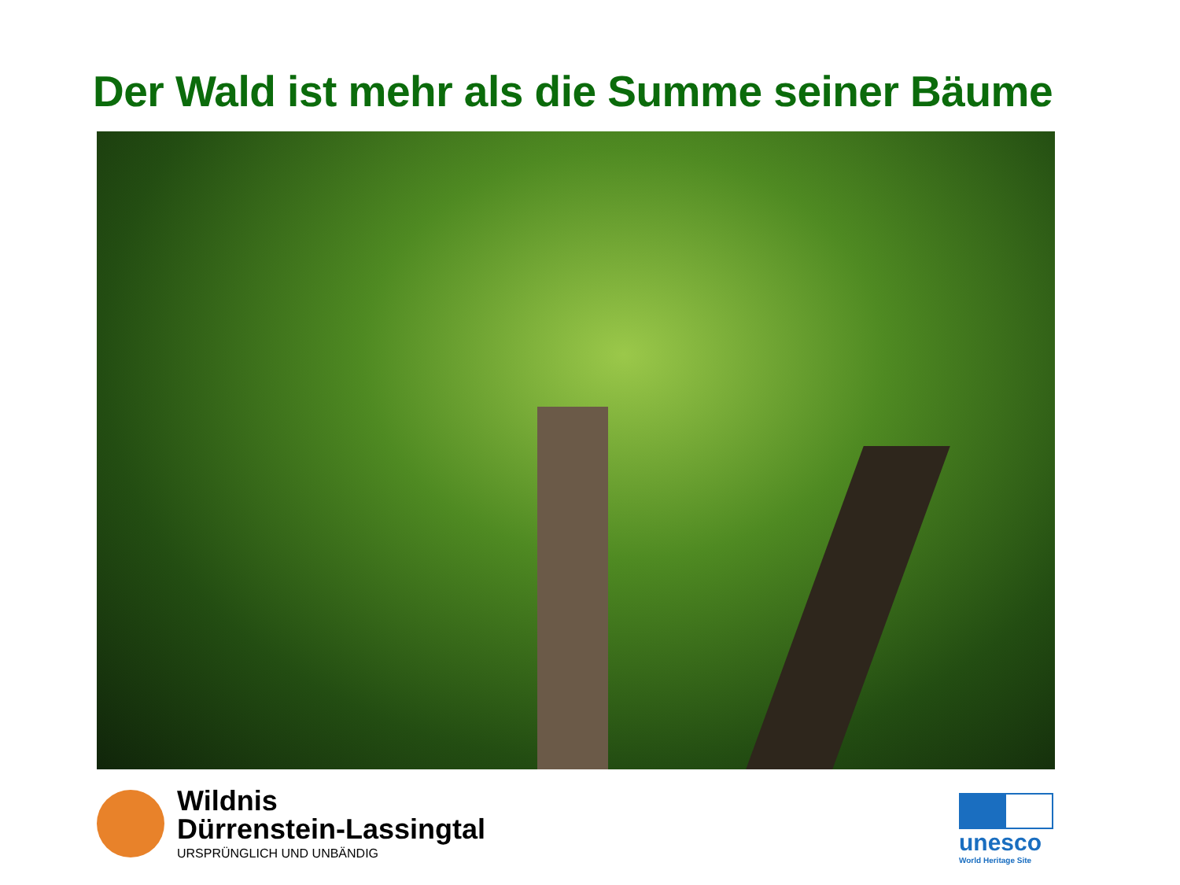Der Wald ist mehr als die Summe seiner Bäume
Wildnis
Dürrenstein-Lassingtal
URSPRÜNGLICH UND UNBÄNDIG
unesco
World Heritage Site